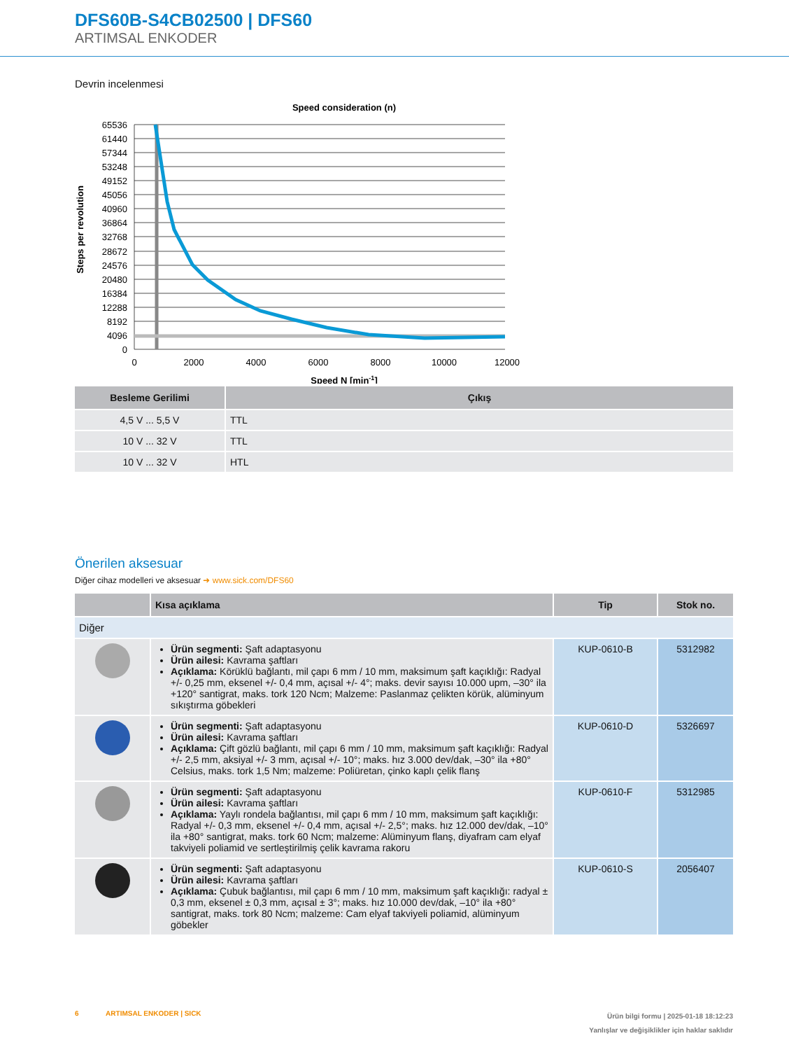DFS60B-S4CB02500 | DFS60
ARTIMSAL ENKODER
Devrin incelenmesi
Speed consideration (n)
65536
61440
57344
53248
49152
45056
40960
36864
32768
28672
24576
20480
16384
12288
8192
4096
0
0
2000
4000
6000
8000
10000
12000
Speed N [min-1]
Steps per revolution
| Besleme Gerilimi | Çıkış |
| --- | --- |
| 4,5 V ... 5,5 V | TTL |
| 10 V ... 32 V | TTL |
| 10 V ... 32 V | HTL |
Önerilen aksesuar
Diğer cihaz modelleri ve aksesuar ➜ www.sick.com/DFS60
| | Kısa açıklama | Tip | Stok no. |
| --- | --- | --- | --- |
| Diğer | | | |
| | Ürün segmenti: Şaft adaptasyonu Ürün ailesi: Kavrama şaftları Açıklama: Körüklü bağlantı, mil çapı 6 mm / 10 mm, maksimum şaft kaçıklığı: Radyal +/- 0,25 mm, eksenel +/- 0,4 mm, açısal +/- 4°; maks. devir sayısı 10.000 upm, –30° ila +120° santigrat, maks. tork 120 Ncm; Malzeme: Paslanmaz çelikten körük, alüminyum sıkıştırma göbekleri | KUP-0610-B | 5312982 |
| | Ürün segmenti: Şaft adaptasyonu Ürün ailesi: Kavrama şaftları Açıklama: Çift gözlü bağlantı, mil çapı 6 mm / 10 mm, maksimum şaft kaçıklığı: Radyal +/- 2,5 mm, aksiyal +/- 3 mm, açısal +/- 10°; maks. hız 3.000 dev/dak, –30° ila +80° Celsius, maks. tork 1,5 Nm; malzeme: Poliüretan, çinko kaplı çelik flanş | KUP-0610-D | 5326697 |
| | Ürün segmenti: Şaft adaptasyonu Ürün ailesi: Kavrama şaftları Açıklama: Yaylı rondela bağlantısı, mil çapı 6 mm / 10 mm, maksimum şaft kaçıklığı: Radyal +/- 0,3 mm, eksenel +/- 0,4 mm, açısal +/- 2,5°; maks. hız 12.000 dev/dak, –10° ila +80° santigrat, maks. tork 60 Ncm; malzeme: Alüminyum flanş, diyafram cam elyaf takviyeli poliamid ve sertleştirilmiş çelik kavrama rakoru | KUP-0610-F | 5312985 |
| | Ürün segmenti: Şaft adaptasyonu Ürün ailesi: Kavrama şaftları Açıklama: Çubuk bağlantısı, mil çapı 6 mm / 10 mm, maksimum şaft kaçıklığı: radyal ± 0,3 mm, eksenel ± 0,3 mm, açısal ± 3°; maks. hız 10.000 dev/dak, –10° ila +80° santigrat, maks. tork 80 Ncm; malzeme: Cam elyaf takviyeli poliamid, alüminyum göbekler | KUP-0610-S | 2056407 |
6 ARTIMSAL ENKODER | SICK
Ürün bilgi formu | 2025-01-18 18:12:23
Yanlışlar ve değişiklikler için haklar saklıdır